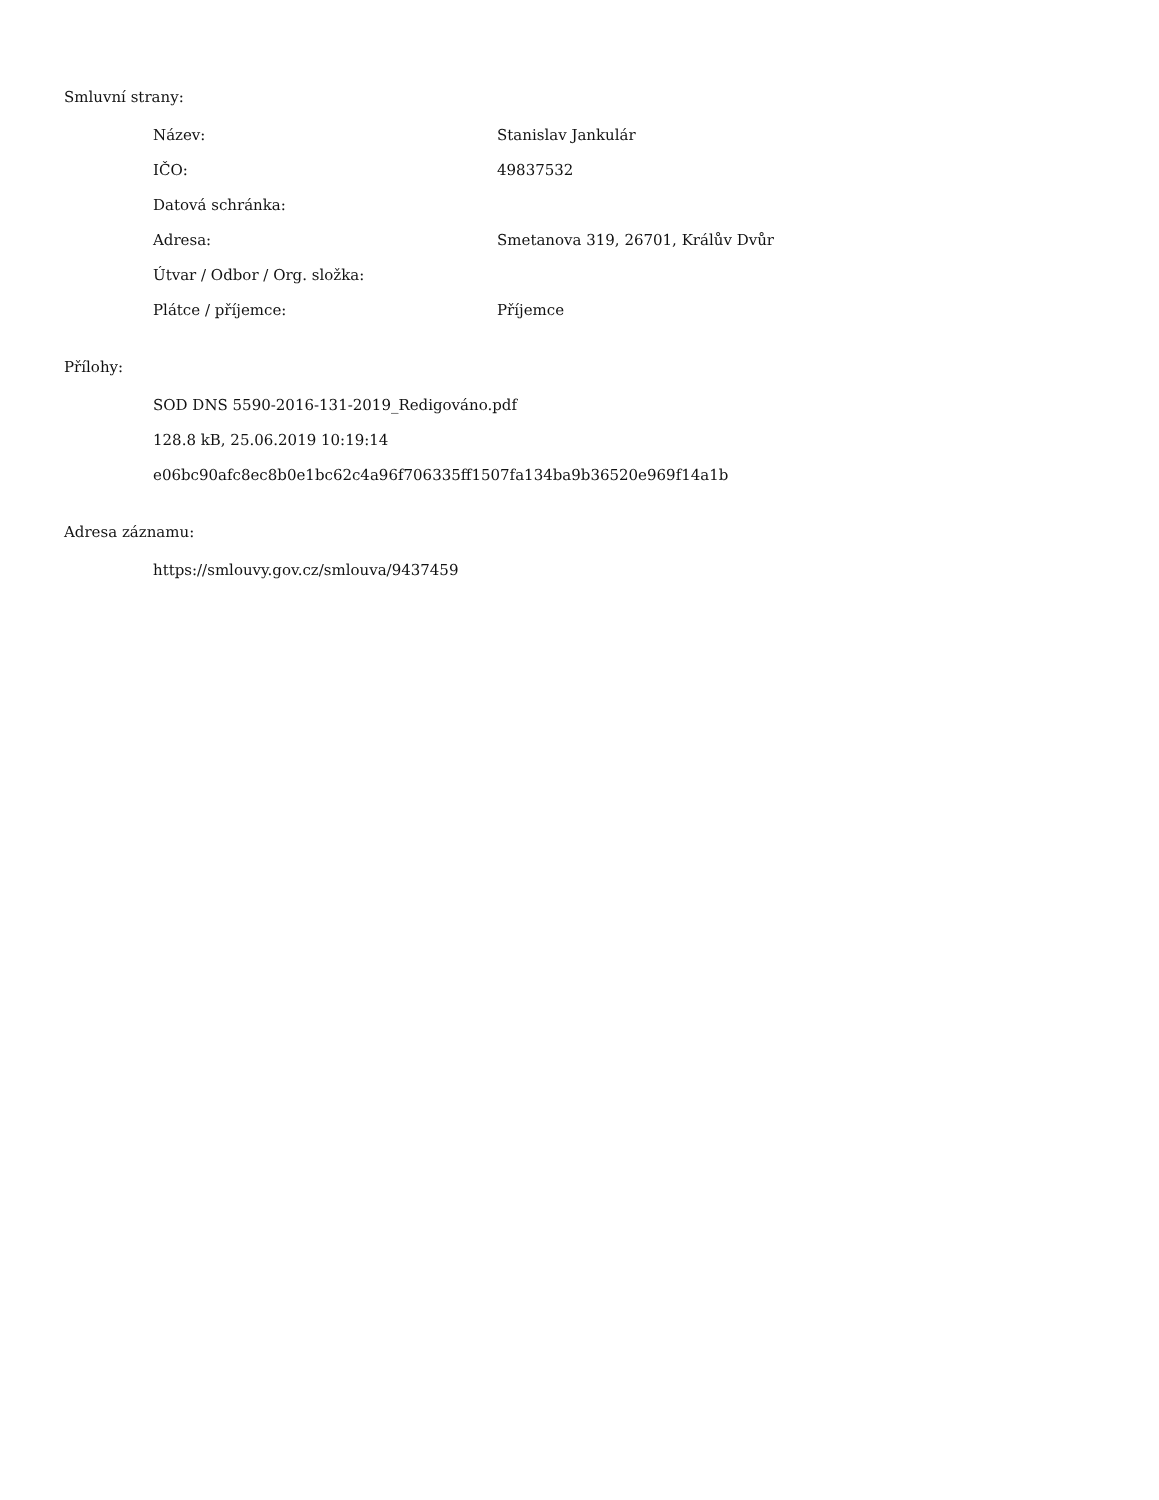Smluvní strany:
| Název: | Stanislav Jankulár |
| IČO: | 49837532 |
| Datová schránka: | |
| Adresa: | Smetanova 319, 26701, Králův Dvůr |
| Útvar / Odbor / Org. složka: | |
| Plátce / příjemce: | Příjemce |
Přílohy:
| SOD DNS 5590-2016-131-2019_Redigováno.pdf |
| 128.8 kB, 25.06.2019 10:19:14 |
| e06bc90afc8ec8b0e1bc62c4a96f706335ff1507fa134ba9b36520e969f14a1b |
Adresa záznamu:
| https://smlouvy.gov.cz/smlouva/9437459 |